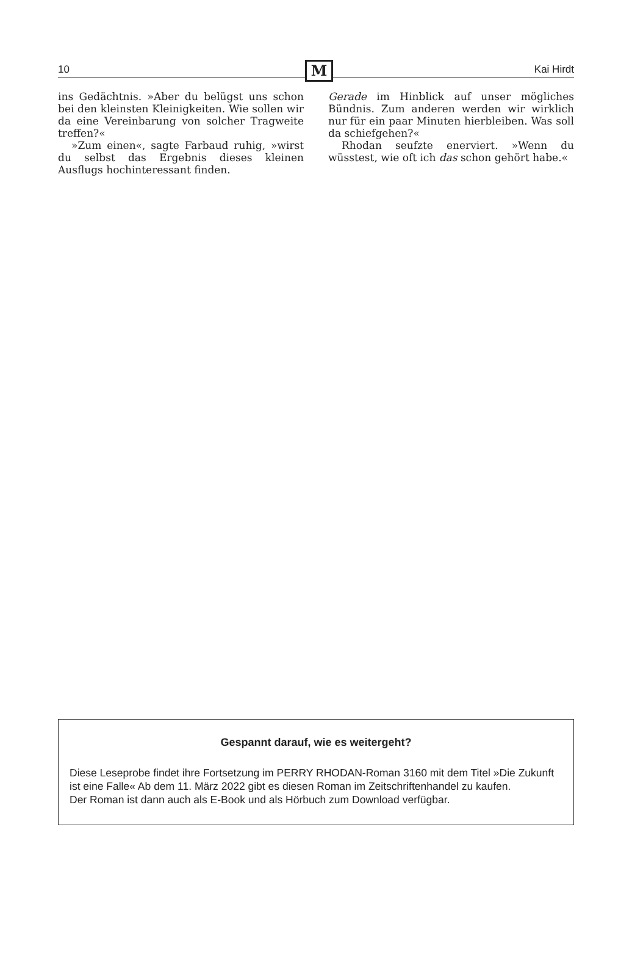10 M Kai Hirdt
ins Gedächtnis. »Aber du belügst uns schon bei den kleinsten Kleinigkeiten. Wie sollen wir da eine Vereinbarung von solcher Tragweite treffen?«
»Zum einen«, sagte Farbaud ruhig, »wirst du selbst das Ergebnis dieses kleinen Ausflugs hochinteressant finden.
Gerade im Hinblick auf unser mögliches Bündnis. Zum anderen werden wir wirklich nur für ein paar Minuten hierbleiben. Was soll da schiefgehen?«
Rhodan seufzte enerviert. »Wenn du wüsstest, wie oft ich das schon gehört habe.«
Gespannt darauf, wie es weitergeht?
Diese Leseprobe findet ihre Fortsetzung im PERRY RHODAN-Roman 3160 mit dem Titel »Die Zukunft ist eine Falle« Ab dem 11. März 2022 gibt es diesen Roman im Zeitschriftenhandel zu kaufen.
Der Roman ist dann auch als E-Book und als Hörbuch zum Download verfügbar.